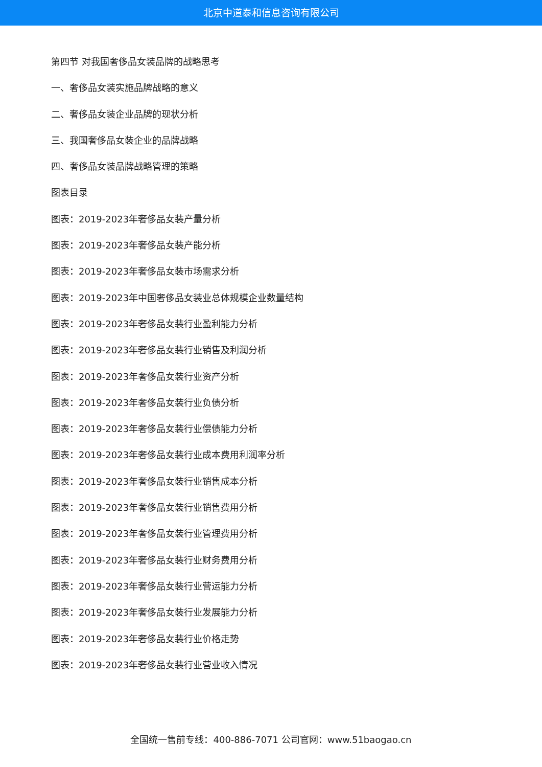北京中道泰和信息咨询有限公司
第四节 对我国奢侈品女装品牌的战略思考
一、奢侈品女装实施品牌战略的意义
二、奢侈品女装企业品牌的现状分析
三、我国奢侈品女装企业的品牌战略
四、奢侈品女装品牌战略管理的策略
图表目录
图表：2019-2023年奢侈品女装产量分析
图表：2019-2023年奢侈品女装产能分析
图表：2019-2023年奢侈品女装市场需求分析
图表：2019-2023年中国奢侈品女装业总体规模企业数量结构
图表：2019-2023年奢侈品女装行业盈利能力分析
图表：2019-2023年奢侈品女装行业销售及利润分析
图表：2019-2023年奢侈品女装行业资产分析
图表：2019-2023年奢侈品女装行业负债分析
图表：2019-2023年奢侈品女装行业偿债能力分析
图表：2019-2023年奢侈品女装行业成本费用利润率分析
图表：2019-2023年奢侈品女装行业销售成本分析
图表：2019-2023年奢侈品女装行业销售费用分析
图表：2019-2023年奢侈品女装行业管理费用分析
图表：2019-2023年奢侈品女装行业财务费用分析
图表：2019-2023年奢侈品女装行业营运能力分析
图表：2019-2023年奢侈品女装行业发展能力分析
图表：2019-2023年奢侈品女装行业价格走势
图表：2019-2023年奢侈品女装行业营业收入情况
全国统一售前专线：400-886-7071 公司官网：www.51baogao.cn